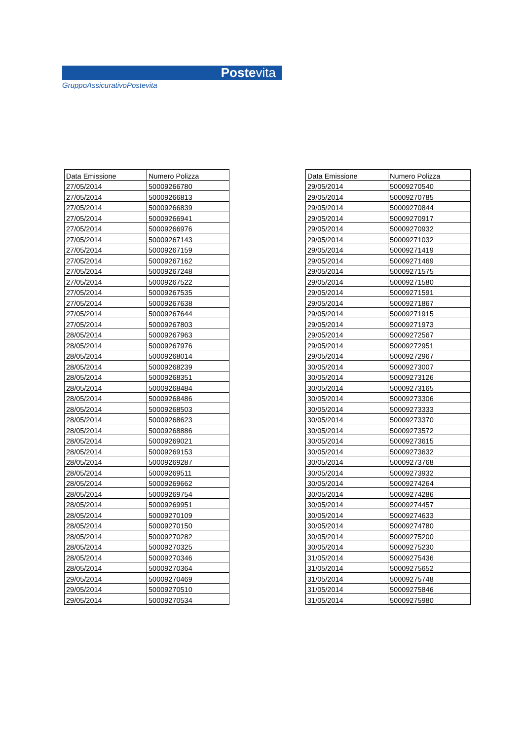Postevita
GruppoAssicurativoPostevita
| Data Emissione | Numero Polizza |
| --- | --- |
| 27/05/2014 | 50009266780 |
| 27/05/2014 | 50009266813 |
| 27/05/2014 | 50009266839 |
| 27/05/2014 | 50009266941 |
| 27/05/2014 | 50009266976 |
| 27/05/2014 | 50009267143 |
| 27/05/2014 | 50009267159 |
| 27/05/2014 | 50009267162 |
| 27/05/2014 | 50009267248 |
| 27/05/2014 | 50009267522 |
| 27/05/2014 | 50009267535 |
| 27/05/2014 | 50009267638 |
| 27/05/2014 | 50009267644 |
| 27/05/2014 | 50009267803 |
| 28/05/2014 | 50009267963 |
| 28/05/2014 | 50009267976 |
| 28/05/2014 | 50009268014 |
| 28/05/2014 | 50009268239 |
| 28/05/2014 | 50009268351 |
| 28/05/2014 | 50009268484 |
| 28/05/2014 | 50009268486 |
| 28/05/2014 | 50009268503 |
| 28/05/2014 | 50009268623 |
| 28/05/2014 | 50009268886 |
| 28/05/2014 | 50009269021 |
| 28/05/2014 | 50009269153 |
| 28/05/2014 | 50009269287 |
| 28/05/2014 | 50009269511 |
| 28/05/2014 | 50009269662 |
| 28/05/2014 | 50009269754 |
| 28/05/2014 | 50009269951 |
| 28/05/2014 | 50009270109 |
| 28/05/2014 | 50009270150 |
| 28/05/2014 | 50009270282 |
| 28/05/2014 | 50009270325 |
| 28/05/2014 | 50009270346 |
| 28/05/2014 | 50009270364 |
| 29/05/2014 | 50009270469 |
| 29/05/2014 | 50009270510 |
| 29/05/2014 | 50009270534 |
| Data Emissione | Numero Polizza |
| --- | --- |
| 29/05/2014 | 50009270540 |
| 29/05/2014 | 50009270785 |
| 29/05/2014 | 50009270844 |
| 29/05/2014 | 50009270917 |
| 29/05/2014 | 50009270932 |
| 29/05/2014 | 50009271032 |
| 29/05/2014 | 50009271419 |
| 29/05/2014 | 50009271469 |
| 29/05/2014 | 50009271575 |
| 29/05/2014 | 50009271580 |
| 29/05/2014 | 50009271591 |
| 29/05/2014 | 50009271867 |
| 29/05/2014 | 50009271915 |
| 29/05/2014 | 50009271973 |
| 29/05/2014 | 50009272567 |
| 29/05/2014 | 50009272951 |
| 29/05/2014 | 50009272967 |
| 30/05/2014 | 50009273007 |
| 30/05/2014 | 50009273126 |
| 30/05/2014 | 50009273165 |
| 30/05/2014 | 50009273306 |
| 30/05/2014 | 50009273333 |
| 30/05/2014 | 50009273370 |
| 30/05/2014 | 50009273572 |
| 30/05/2014 | 50009273615 |
| 30/05/2014 | 50009273632 |
| 30/05/2014 | 50009273768 |
| 30/05/2014 | 50009273932 |
| 30/05/2014 | 50009274264 |
| 30/05/2014 | 50009274286 |
| 30/05/2014 | 50009274457 |
| 30/05/2014 | 50009274633 |
| 30/05/2014 | 50009274780 |
| 30/05/2014 | 50009275200 |
| 30/05/2014 | 50009275230 |
| 31/05/2014 | 50009275436 |
| 31/05/2014 | 50009275652 |
| 31/05/2014 | 50009275748 |
| 31/05/2014 | 50009275846 |
| 31/05/2014 | 50009275980 |